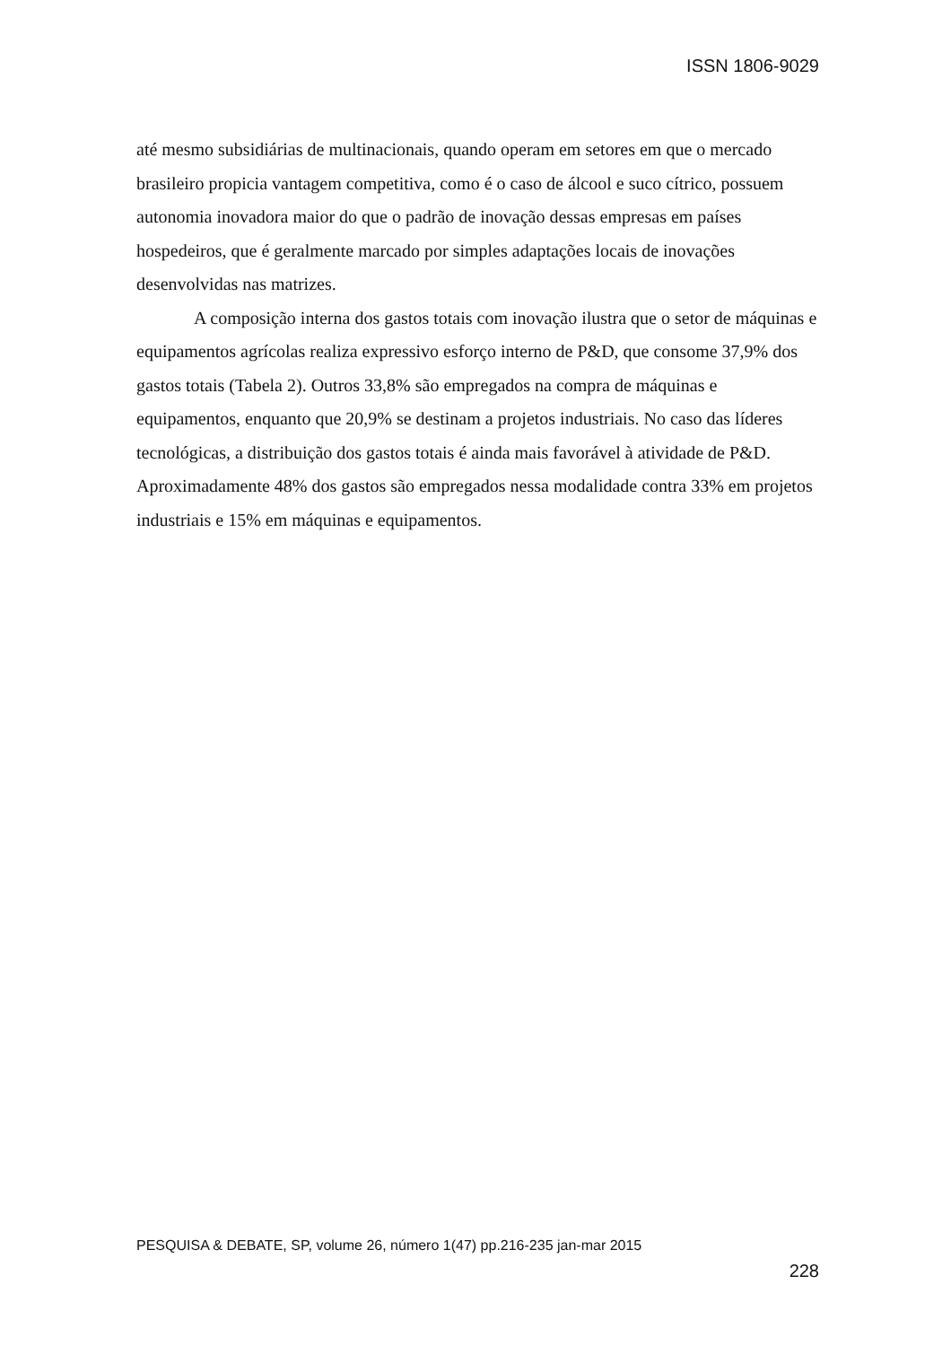ISSN 1806-9029
até mesmo subsidiárias de multinacionais, quando operam em setores em que o mercado brasileiro propicia vantagem competitiva, como é o caso de álcool e suco cítrico, possuem autonomia inovadora maior do que o padrão de inovação dessas empresas em países hospedeiros, que é geralmente marcado por simples adaptações locais de inovações desenvolvidas nas matrizes.
A composição interna dos gastos totais com inovação ilustra que o setor de máquinas e equipamentos agrícolas realiza expressivo esforço interno de P&D, que consome 37,9% dos gastos totais (Tabela 2). Outros 33,8% são empregados na compra de máquinas e equipamentos, enquanto que 20,9% se destinam a projetos industriais. No caso das líderes tecnológicas, a distribuição dos gastos totais é ainda mais favorável à atividade de P&D. Aproximadamente 48% dos gastos são empregados nessa modalidade contra 33% em projetos industriais e 15% em máquinas e equipamentos.
PESQUISA & DEBATE, SP, volume 26, número 1(47) pp.216-235 jan-mar 2015
228